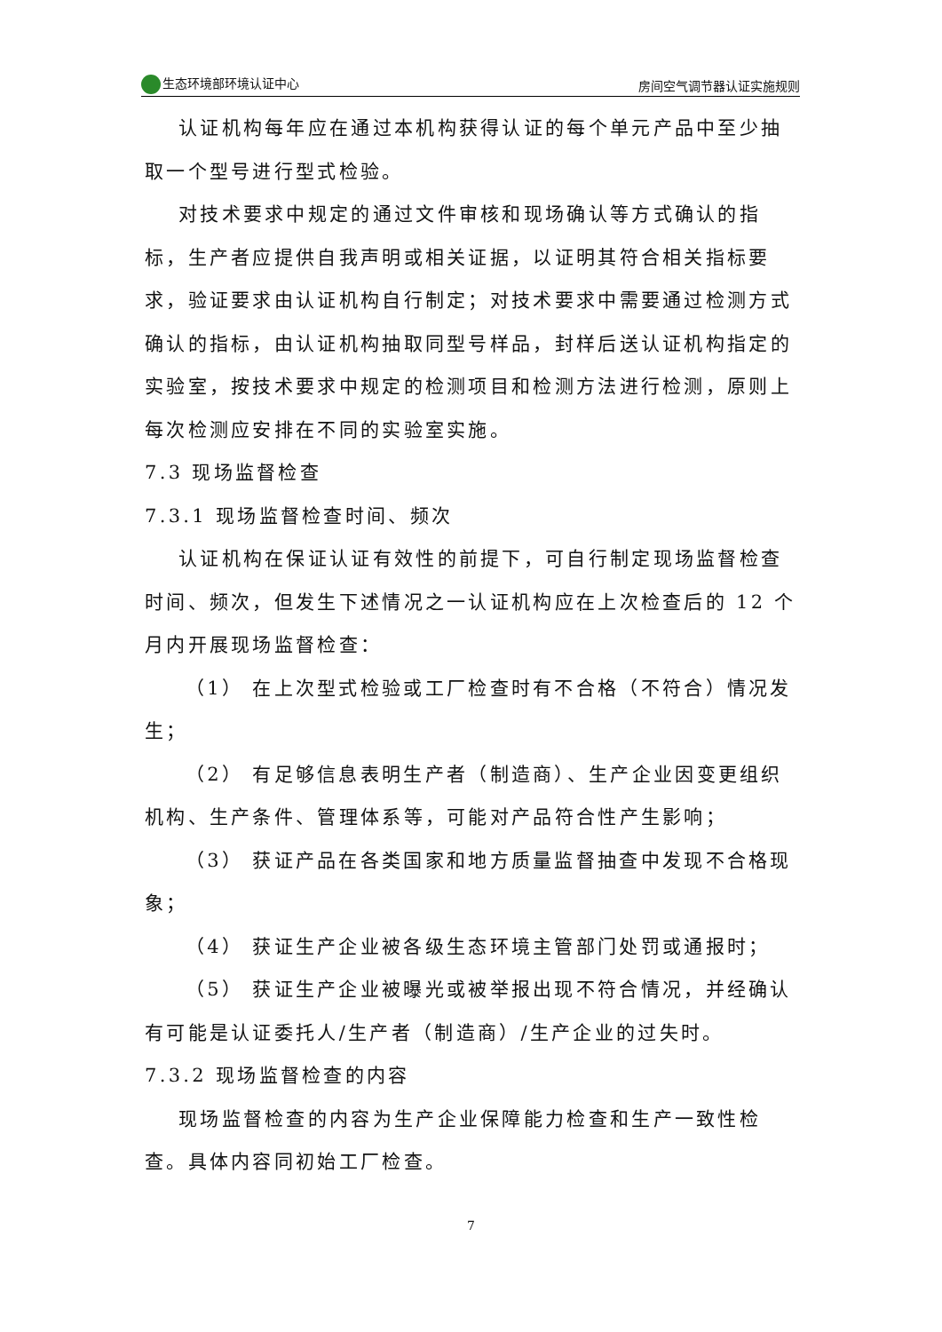生态环境部环境认证中心 房间空气调节器认证实施规则
认证机构每年应在通过本机构获得认证的每个单元产品中至少抽取一个型号进行型式检验。
对技术要求中规定的通过文件审核和现场确认等方式确认的指标，生产者应提供自我声明或相关证据，以证明其符合相关指标要求，验证要求由认证机构自行制定；对技术要求中需要通过检测方式确认的指标，由认证机构抽取同型号样品，封样后送认证机构指定的实验室，按技术要求中规定的检测项目和检测方法进行检测，原则上每次检测应安排在不同的实验室实施。
7.3 现场监督检查
7.3.1 现场监督检查时间、频次
认证机构在保证认证有效性的前提下，可自行制定现场监督检查时间、频次，但发生下述情况之一认证机构应在上次检查后的 12 个月内开展现场监督检查：
（1） 在上次型式检验或工厂检查时有不合格（不符合）情况发生；
（2） 有足够信息表明生产者（制造商）、生产企业因变更组织机构、生产条件、管理体系等，可能对产品符合性产生影响；
（3） 获证产品在各类国家和地方质量监督抽查中发现不合格现象；
（4） 获证生产企业被各级生态环境主管部门处罚或通报时；
（5） 获证生产企业被曝光或被举报出现不符合情况，并经确认有可能是认证委托人/生产者（制造商）/生产企业的过失时。
7.3.2 现场监督检查的内容
现场监督检查的内容为生产企业保障能力检查和生产一致性检查。具体内容同初始工厂检查。
7